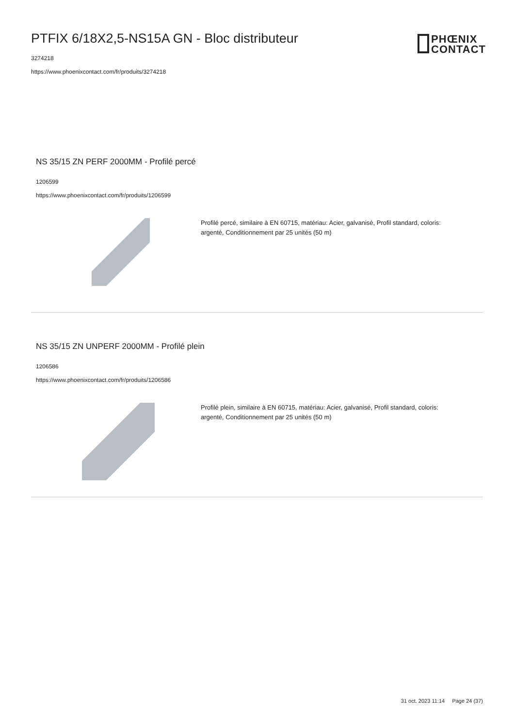PTFIX 6/18X2,5-NS15A GN - Bloc distributeur
3274218
https://www.phoenixcontact.com/fr/produits/3274218
PHŒNIX
CONTACT
NS 35/15 ZN PERF 2000MM - Profilé percé
1206599
https://www.phoenixcontact.com/fr/produits/1206599
Profilé percé, similaire à EN 60715, matériau: Acier, galvanisé, Profil standard, coloris: argenté, Conditionnement par 25 unités (50 m)
NS 35/15 ZN UNPERF 2000MM - Profilé plein
1206586
https://www.phoenixcontact.com/fr/produits/1206586
Profilé plein, similaire à EN 60715, matériau: Acier, galvanisé, Profil standard, coloris: argenté, Conditionnement par 25 unités (50 m)
31 oct. 2023 11:14 Page 24 (37)